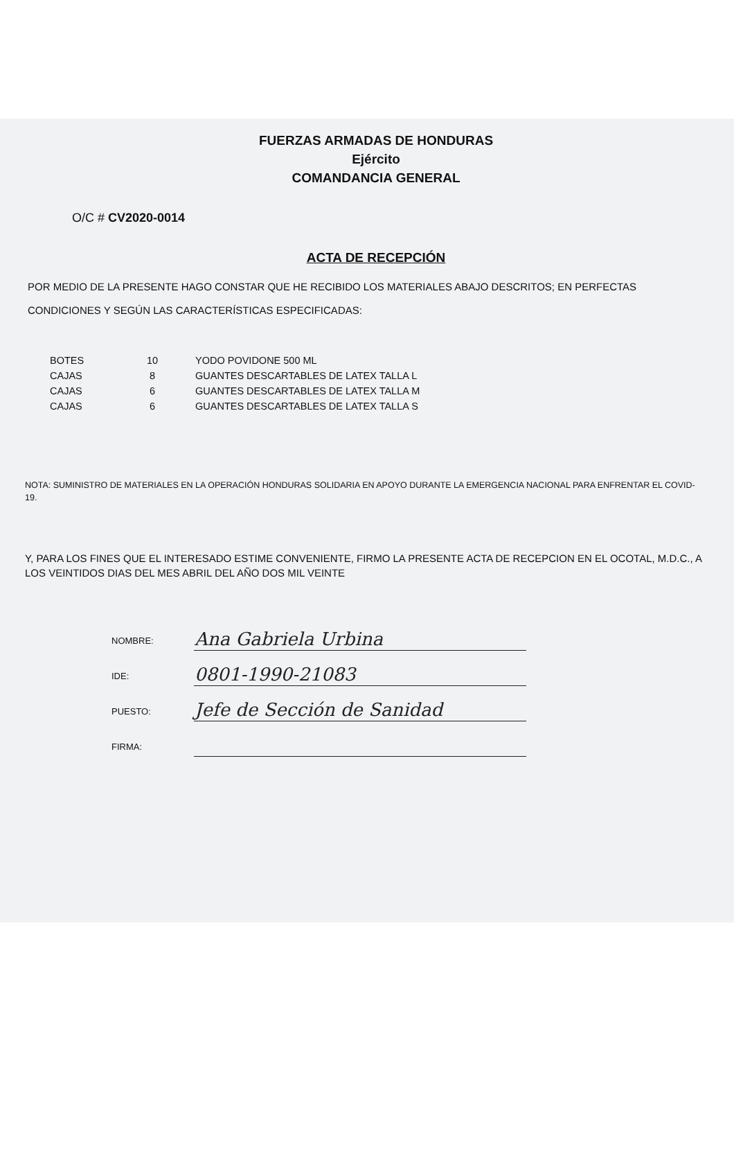FUERZAS ARMADAS DE HONDURAS
Ejército
COMANDANCIA GENERAL
O/C # CV2020-0014
ACTA DE RECEPCIÓN
POR MEDIO DE LA PRESENTE HAGO CONSTAR QUE HE RECIBIDO LOS MATERIALES ABAJO DESCRITOS; EN PERFECTAS CONDICIONES Y SEGÚN LAS CARACTERÍSTICAS ESPECIFICADAS:
| BOTES | 10 | YODO POVIDONE 500 ML |
| CAJAS | 8 | GUANTES DESCARTABLES DE LATEX TALLA L |
| CAJAS | 6 | GUANTES DESCARTABLES DE LATEX TALLA M |
| CAJAS | 6 | GUANTES DESCARTABLES DE LATEX TALLA S |
NOTA: SUMINISTRO DE MATERIALES EN LA OPERACIÓN HONDURAS SOLIDARIA EN APOYO DURANTE LA EMERGENCIA NACIONAL PARA ENFRENTAR EL COVID-19.
Y, PARA LOS FINES QUE EL INTERESADO ESTIME CONVENIENTE, FIRMO LA PRESENTE ACTA DE RECEPCION EN EL OCOTAL, M.D.C., A LOS VEINTIDOS DIAS DEL MES ABRIL DEL AÑO DOS MIL VEINTE
| NOMBRE: | Ana Gabriela Urbina |
| IDE: | 0801-1990-21083 |
| PUESTO: | Jefe de Sección de Sanidad |
| FIRMA: | |